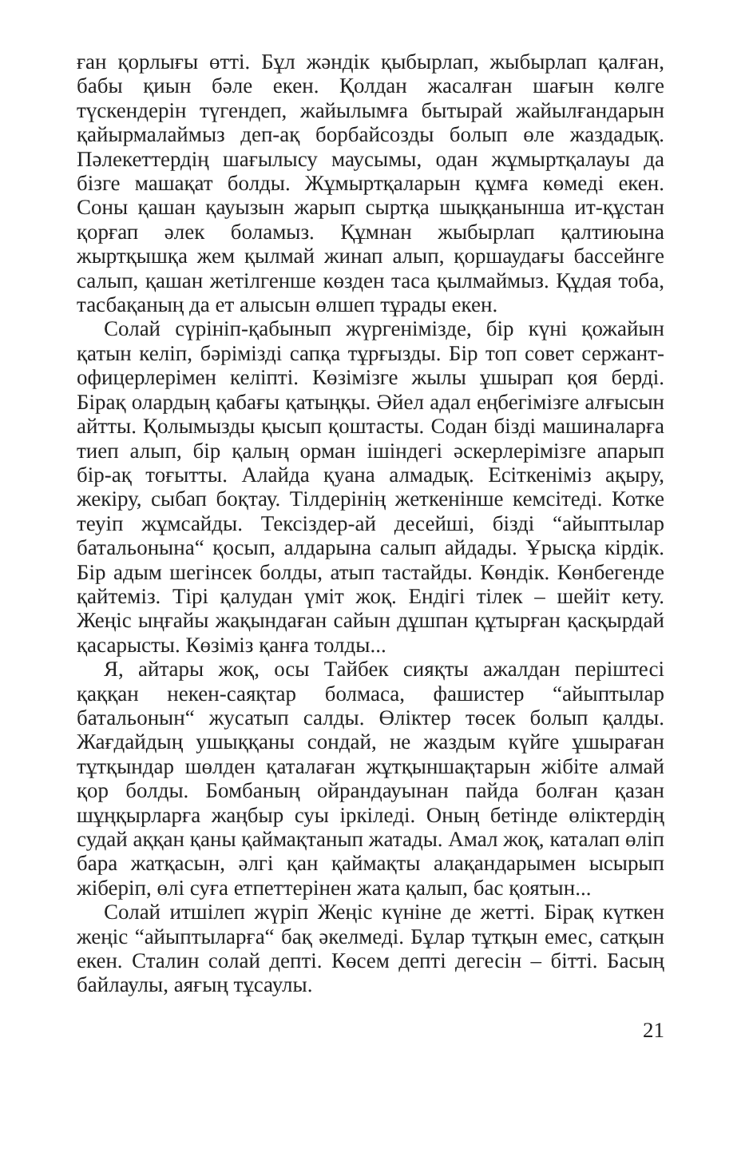ған қорлығы өтті. Бұл жәндік қыбырлап, жыбырлап қалған, бабы қиын бәле екен. Қолдан жасалған шағын көлге түскендерін түгендеп, жайылымға бытырай жайылғандарын қайырмалаймыз деп-ақ борбайсозды болып өле жаздадық. Пәлекеттердің шағылысу маусымы, одан жұмыртқалауы да бізге машақат болды. Жұмыртқаларын құмға көмеді екен. Соны қашан қауызын жарып сыртқа шыққанынша ит-құстан қорғап әлек боламыз. Құмнан жыбырлап қалтиюына жыртқышқа жем қылмай жинап алып, қоршаудағы бассейнге салып, қашан жетілгенше көзден таса қылмаймыз. Құдая тоба, тасбақаның да ет алысын өлшеп тұрады екен.
Солай сүрініп-қабынып жүргенімізде, бір күні қожайын қатын келіп, бәрімізді сапқа тұрғызды. Бір топ совет сержант-офицерлерімен келіпті. Көзімізге жылы ұшырап қоя берді. Бірақ олардың қабағы қатыңқы. Әйел адал еңбегімізге алғысын айтты. Қолымызды қысып қоштасты. Содан бізді машиналарға тиеп алып, бір қалың орман ішіндегі әскерлерімізге апарып бір-ақ тоғытты. Алайда қуана алмадық. Есіткеніміз ақыру, жекіру, сыбап боқтау. Тілдерінің жеткенінше кемсітеді. Котке теуіп жұмсайды. Тексіздер-ай десейші, бізді “айыптылар батальонына“ қосып, алдарына салып айдады. Ұрысқа кірдік. Бір адым шегінсек болды, атып тастайды. Көндік. Көнбегенде қайтеміз. Тірі қалудан үміт жоқ. Ендігі тілек – шейіт кету. Жеңіс ыңғайы жақындаған сайын дұшпан құтырған қасқырдай қасарысты. Көзіміз қанға толды...
Я, айтары жоқ, осы Тайбек сияқты ажалдан періштесі қаққан некен-саяқтар болмаса, фашистер “айыптылар батальонын“ жусатып салды. Өліктер төсек болып қалды. Жағдайдың ушыққаны сондай, не жаздым күйге ұшыраған тұтқындар шөлден қаталаған жұтқыншақтарын жібіте алмай қор болды. Бомбаның ойрандауынан пайда болған қазан шұңқырларға жаңбыр суы іркіледі. Оның бетінде өліктердің судай аққан қаны қаймақтанып жатады. Амал жоқ, каталап өліп бара жатқасын, әлгі қан қаймақты алақандарымен ысырып жіберіп, өлі суға етпеттерінен жата қалып, бас қоятын...
Солай итшілеп жүріп Жеңіс күніне де жетті. Бірақ күткен жеңіс “айыптыларға“ бақ әкелмеді. Бұлар тұтқын емес, сатқын екен. Сталин солай депті. Көсем депті дегесін – бітті. Басың байлаулы, аяғың тұсаулы.
21